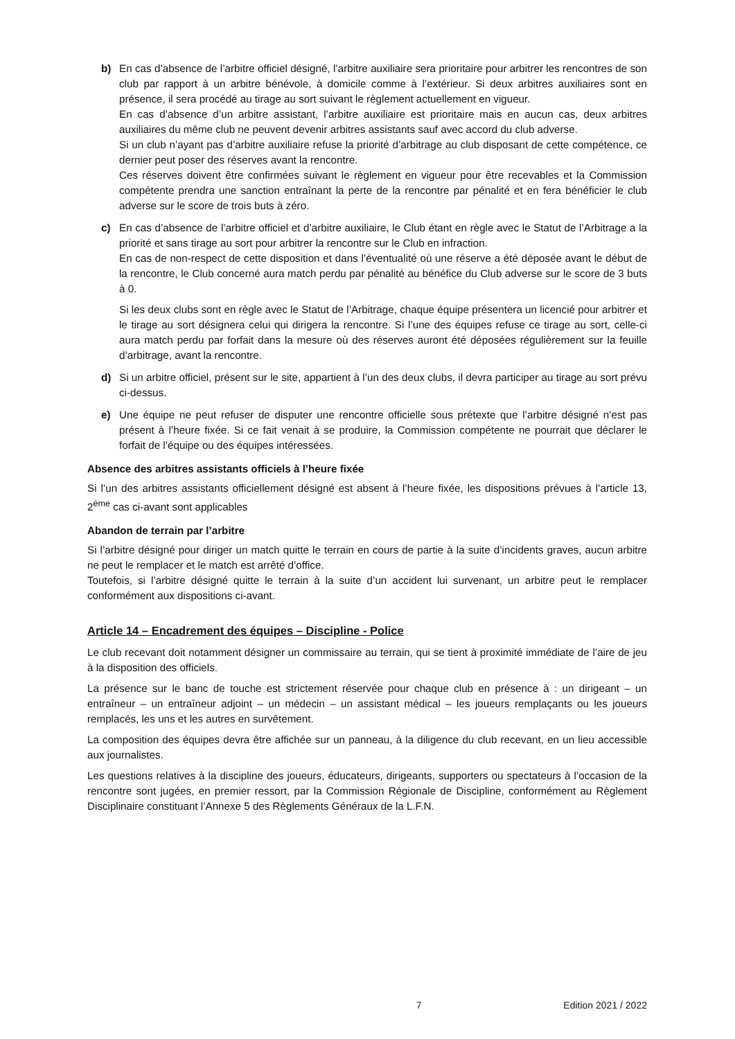b) En cas d’absence de l’arbitre officiel désigné, l’arbitre auxiliaire sera prioritaire pour arbitrer les rencontres de son club par rapport à un arbitre bénévole, à domicile comme à l’extérieur. Si deux arbitres auxiliaires sont en présence, il sera procédé au tirage au sort suivant le règlement actuellement en vigueur.
En cas d’absence d’un arbitre assistant, l’arbitre auxiliaire est prioritaire mais en aucun cas, deux arbitres auxiliaires du même club ne peuvent devenir arbitres assistants sauf avec accord du club adverse.
Si un club n’ayant pas d’arbitre auxiliaire refuse la priorité d’arbitrage au club disposant de cette compétence, ce dernier peut poser des réserves avant la rencontre.
Ces réserves doivent être confirmées suivant le règlement en vigueur pour être recevables et la Commission compétente prendra une sanction entraînant la perte de la rencontre par pénalité et en fera bénéficier le club adverse sur le score de trois buts à zéro.
c) En cas d’absence de l’arbitre officiel et d’arbitre auxiliaire, le Club étant en règle avec le Statut de l’Arbitrage a la priorité et sans tirage au sort pour arbitrer la rencontre sur le Club en infraction.
En cas de non-respect de cette disposition et dans l’éventualité où une réserve a été déposée avant le début de la rencontre, le Club concerné aura match perdu par pénalité au bénéfice du Club adverse sur le score de 3 buts à 0.
Si les deux clubs sont en règle avec le Statut de l’Arbitrage, chaque équipe présentera un licencié pour arbitrer et le tirage au sort désignera celui qui dirigera la rencontre. Si l’une des équipes refuse ce tirage au sort, celle-ci aura match perdu par forfait dans la mesure où des réserves auront été déposées régulièrement sur la feuille d’arbitrage, avant la rencontre.
d) Si un arbitre officiel, présent sur le site, appartient à l’un des deux clubs, il devra participer au tirage au sort prévu ci-dessus.
e) Une équipe ne peut refuser de disputer une rencontre officielle sous prétexte que l’arbitre désigné n’est pas présent à l’heure fixée. Si ce fait venait à se produire, la Commission compétente ne pourrait que déclarer le forfait de l’équipe ou des équipes intéressées.
Absence des arbitres assistants officiels à l’heure fixée
Si l’un des arbitres assistants officiellement désigné est absent à l’heure fixée, les dispositions prévues à l’article 13, 2<sup>ème</sup> cas ci-avant sont applicables
Abandon de terrain par l’arbitre
Si l’arbitre désigné pour diriger un match quitte le terrain en cours de partie à la suite d’incidents graves, aucun arbitre ne peut le remplacer et le match est arrêté d’office.
Toutefois, si l’arbitre désigné quitte le terrain à la suite d’un accident lui survenant, un arbitre peut le remplacer conformément aux dispositions ci-avant.
Article 14 – Encadrement des équipes – Discipline - Police
Le club recevant doit notamment désigner un commissaire au terrain, qui se tient à proximité immédiate de l’aire de jeu à la disposition des officiels.
La présence sur le banc de touche est strictement réservée pour chaque club en présence à : un dirigeant – un entraîneur – un entraîneur adjoint – un médecin – un assistant médical – les joueurs remplaçants ou les joueurs remplacés, les uns et les autres en survêtement.
La composition des équipes devra être affichée sur un panneau, à la diligence du club recevant, en un lieu accessible aux journalistes.
Les questions relatives à la discipline des joueurs, éducateurs, dirigeants, supporters ou spectateurs à l’occasion de la rencontre sont jugées, en premier ressort, par la Commission Régionale de Discipline, conformément au Règlement Disciplinaire constituant l’Annexe 5 des Règlements Généraux de la L.F.N.
7 Edition 2021 / 2022